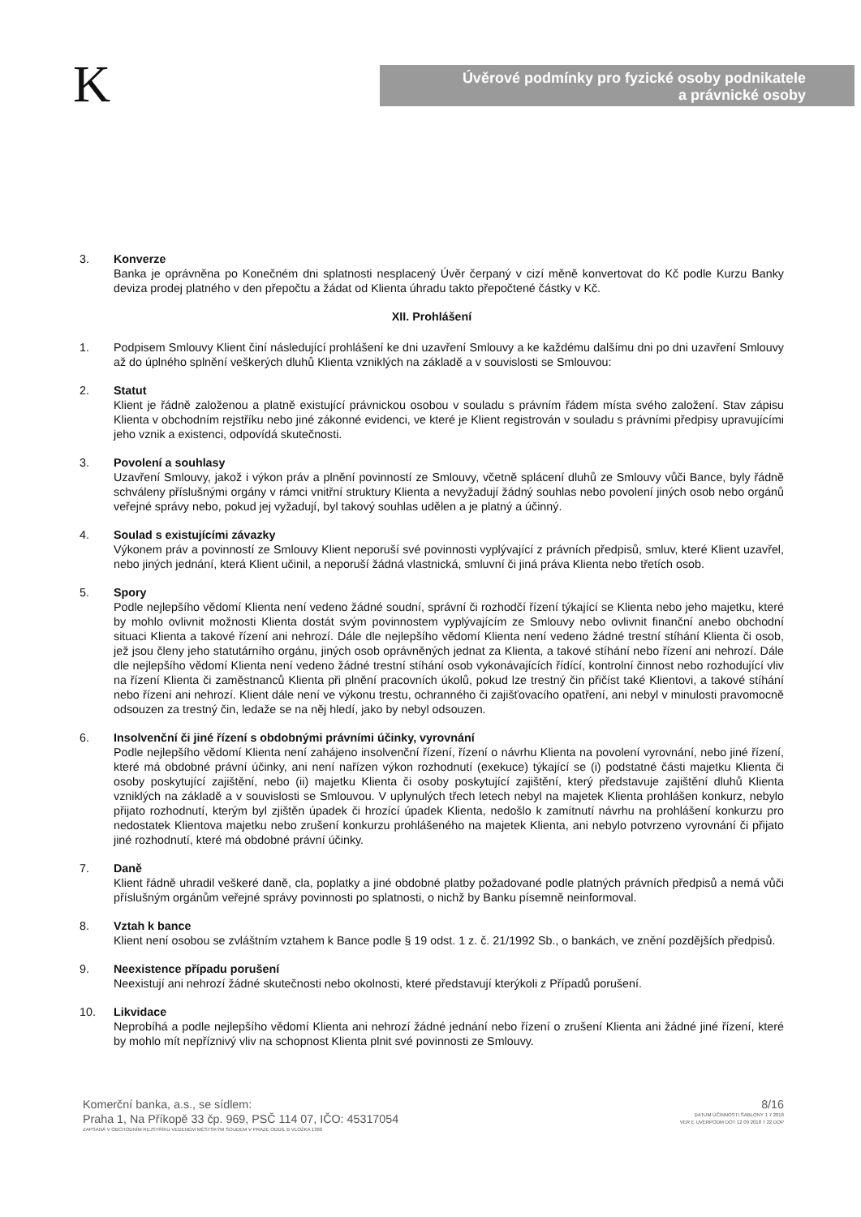K
Úvěrové podmínky pro fyzické osoby podnikatele
a právnické osoby
3. Konverze
Banka je oprávněna po Konečném dni splatnosti nesplacený Úvěr čerpaný v cizí měně konvertovat do Kč podle Kurzu Banky deviza prodej platného v den přepočtu a žádat od Klienta úhradu takto přepočtené částky v Kč.
XII. Prohlášení
1. Podpisem Smlouvy Klient činí následující prohlášení ke dni uzavření Smlouvy a ke každému dalšímu dni po dni uzavření Smlouvy až do úplného splnění veškerých dluhů Klienta vzniklých na základě a v souvislosti se Smlouvou:
2. Statut
Klient je řádně založenou a platně existující právnickou osobou v souladu s právním řádem místa svého založení. Stav zápisu Klienta v obchodním rejstříku nebo jiné zákonné evidenci, ve které je Klient registrován v souladu s právními předpisy upravujícími jeho vznik a existenci, odpovídá skutečnosti.
3. Povolení a souhlasy
Uzavření Smlouvy, jakož i výkon práv a plnění povinností ze Smlouvy, včetně splácení dluhů ze Smlouvy vůči Bance, byly řádně schváleny příslušnými orgány v rámci vnitřní struktury Klienta a nevyžadují žádný souhlas nebo povolení jiných osob nebo orgánů veřejné správy nebo, pokud jej vyžadují, byl takový souhlas udělen a je platný a účinný.
4. Soulad s existujícími závazky
Výkonem práv a povinností ze Smlouvy Klient neporuší své povinnosti vyplývající z právních předpisů, smluv, které Klient uzavřel, nebo jiných jednání, která Klient učinil, a neporuší žádná vlastnická, smluvní či jiná práva Klienta nebo třetích osob.
5. Spory
Podle nejlepšího vědomí Klienta není vedeno žádné soudní, správní či rozhodčí řízení týkající se Klienta nebo jeho majetku, které by mohlo ovlivnit možnosti Klienta dostát svým povinnostem vyplývajícím ze Smlouvy nebo ovlivnit finanční anebo obchodní situaci Klienta a takové řízení ani nehrozí. Dále dle nejlepšího vědomí Klienta není vedeno žádné trestní stíhání Klienta či osob, jež jsou členy jeho statutárního orgánu, jiných osob oprávněných jednat za Klienta, a takové stíhání nebo řízení ani nehrozí. Dále dle nejlepšího vědomí Klienta není vedeno žádné trestní stíhání osob vykonávajících řídící, kontrolní činnost nebo rozhodující vliv na řízení Klienta či zaměstnanců Klienta při plnění pracovních úkolů, pokud lze trestný čin přičíst také Klientovi, a takové stíhání nebo řízení ani nehrozí. Klient dále není ve výkonu trestu, ochranného či zajišťovacího opatření, ani nebyl v minulosti pravomocně odsouzen za trestný čin, ledaže se na něj hledí, jako by nebyl odsouzen.
6. Insolvenční či jiné řízení s obdobnými právními účinky, vyrovnání
Podle nejlepšího vědomí Klienta není zahájeno insolvenční řízení, řízení o návrhu Klienta na povolení vyrovnání, nebo jiné řízení, které má obdobné právní účinky, ani není nařízen výkon rozhodnutí (exekuce) týkající se (i) podstatné části majetku Klienta či osoby poskytující zajištění, nebo (ii) majetku Klienta či osoby poskytující zajištění, který představuje zajištění dluhů Klienta vzniklých na základě a v souvislosti se Smlouvou. V uplynulých třech letech nebyl na majetek Klienta prohlášen konkurz, nebylo přijato rozhodnutí, kterým byl zjištěn úpadek či hrozící úpadek Klienta, nedošlo k zamítnutí návrhu na prohlášení konkurzu pro nedostatek Klientova majetku nebo zrušení konkurzu prohlášeného na majetek Klienta, ani nebylo potvrzeno vyrovnání či přijato jiné rozhodnutí, které má obdobné právní účinky.
7. Daně
Klient řádně uhradil veškeré daně, cla, poplatky a jiné obdobné platby požadované podle platných právních předpisů a nemá vůči příslušným orgánům veřejné správy povinnosti po splatnosti, o nichž by Banku písemně neinformoval.
8. Vztah k bance
Klient není osobou se zvláštním vztahem k Bance podle § 19 odst. 1 z. č. 21/1992 Sb., o bankách, ve znění pozdějších předpisů.
9. Neexistence případu porušení
Neexistují ani nehrozí žádné skutečnosti nebo okolnosti, které představují kterýkoli z Případů porušení.
10. Likvidace
Neprobíhá a podle nejlepšího vědomí Klienta ani nehrozí žádné jednání nebo řízení o zrušení Klienta ani žádné jiné řízení, které by mohlo mít nepříznivý vliv na schopnost Klienta plnit své povinnosti ze Smlouvy.
Komerční banka, a.s., se sídlem:
Praha 1, Na Příkopě 33 čp. 969, PSČ 114 07, IČO: 45317054
ZAPSANÁ V OBCHODNÍM REJSTŘÍKU VEDENÉM MĚSTSKÝM SOUDEM V PRAZE ODDÍL B VLOŽKA 1360
8/16
DATUM ÚČINNOSTI ŠABLONY 1 7 2016
VER E UVERPODM DOT 12 09 2018 7 22 DOP